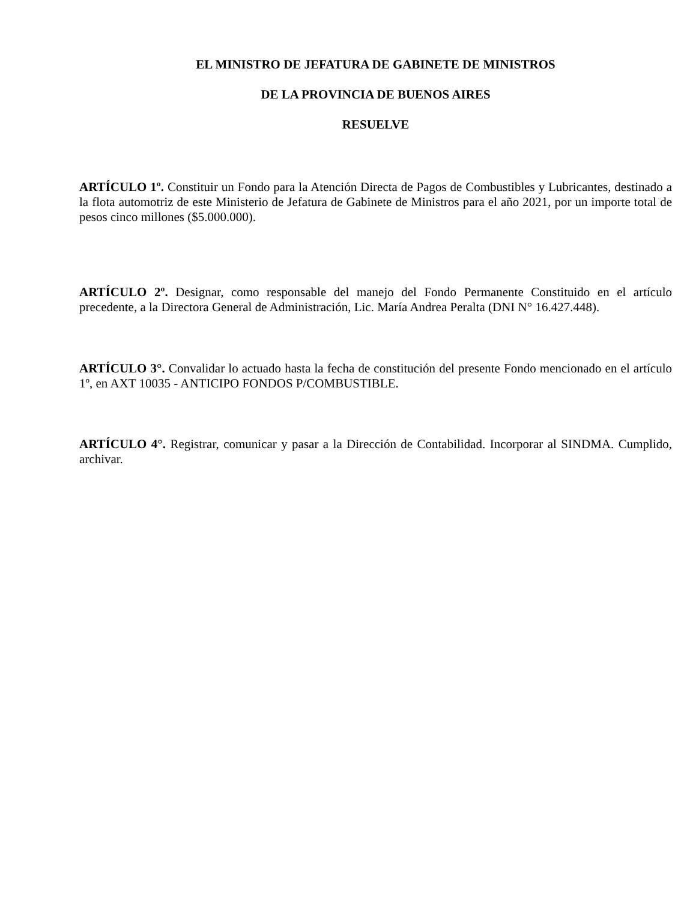EL MINISTRO DE JEFATURA DE GABINETE DE MINISTROS
DE LA PROVINCIA DE BUENOS AIRES
RESUELVE
ARTÍCULO 1º. Constituir un Fondo para la Atención Directa de Pagos de Combustibles y Lubricantes, destinado a la flota automotriz de este Ministerio de Jefatura de Gabinete de Ministros para el año 2021, por un importe total de pesos cinco millones ($5.000.000).
ARTÍCULO 2º. Designar, como responsable del manejo del Fondo Permanente Constituido en el artículo precedente, a la Directora General de Administración, Lic. María Andrea Peralta (DNI N° 16.427.448).
ARTÍCULO 3°. Convalidar lo actuado hasta la fecha de constitución del presente Fondo mencionado en el artículo 1º, en AXT 10035 - ANTICIPO FONDOS P/COMBUSTIBLE.
ARTÍCULO 4°. Registrar, comunicar y pasar a la Dirección de Contabilidad. Incorporar al SINDMA. Cumplido, archivar.